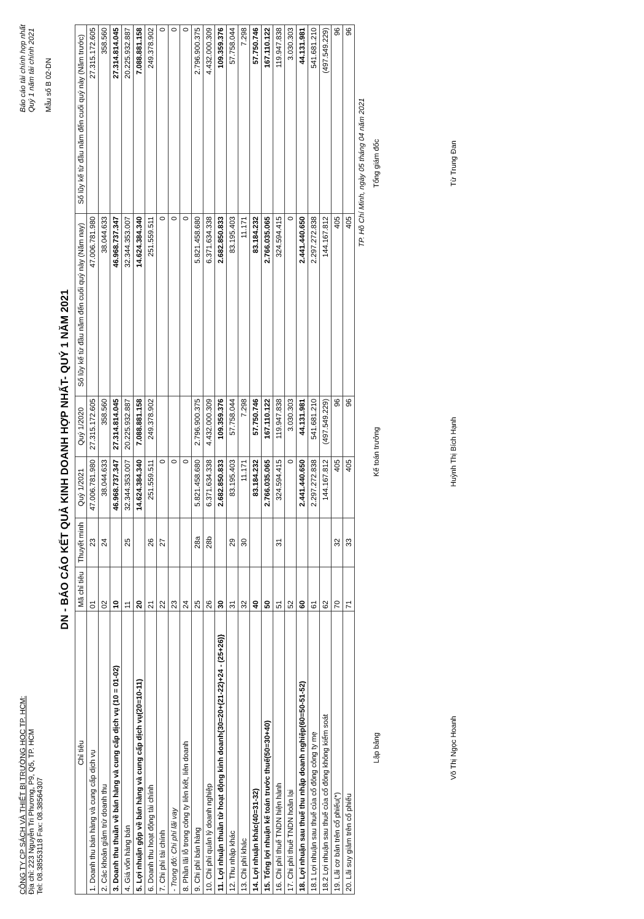CÔNG TY CP SÁCH VÀ THIẾT BỊ TRƯỜNG HỌC TP. HCM:
Địa chỉ: 223 Nguyễn Tri Phương, P9, Q5, TP. HCM
Tel: 08.38553118 Fax: 08.38564307
Báo cáo tài chính hợp nhất
Quý 1 năm tài chính 2021
Mẫu số B 02-DN
DN - BÁO CÁO KẾT QUẢ KINH DOANH HỢP NHẤT- QUÝ 1 NĂM 2021
| Chỉ tiêu | Mã chỉ tiêu | Thuyết minh | Quý 1/2021 | Quý 1/2020 | Số lũy kế từ đầu năm đến cuối quý này (Năm nay) | Số lũy kế từ đầu năm đến cuối quý này (Năm trước) |
| --- | --- | --- | --- | --- | --- | --- |
| 1. Doanh thu bán hàng và cung cấp dịch vụ | 01 | 23 | 47.006.781.980 | 27.315.172.605 | 47.006.781.980 | 27.315.172.605 |
| 2. Các khoản giảm trừ doanh thu | 02 | 24 | 38.044.633 | 358.560 | 38.044.633 | 358.560 |
| 3. Doanh thu thuần về bán hàng và cung cấp dịch vụ (10 = 01-02) | 10 | | 46.968.737.347 | 27.314.814.045 | 46.968.737.347 | 27.314.814.045 |
| 4. Giá vốn hàng bán | 11 | 25 | 32.344.353.007 | 20.225.932.887 | 32.344.353.007 | 20.225.932.887 |
| 5. Lợi nhuận gộp về bán hàng và cung cấp dịch vụ(20=10-11) | 20 | | 14.624.384.340 | 7.088.881.158 | 14.624.384.340 | 7.088.881.158 |
| 6. Doanh thu hoạt động tài chính | 21 | 26 | 251.559.511 | 249.378.902 | 251.559.511 | 249.378.902 |
| 7. Chi phí tài chính | 22 | 27 | 0 | | 0 | 0 |
| - Trong đó: Chi phí lãi vay | 23 | | 0 | | 0 | 0 |
| 8. Phần lãi lỗ trong công ty liên kết, liên doanh | 24 | | 0 | | 0 | 0 |
| 9. Chi phí bán hàng | 25 | 28a | 5.821.458.680 | 2.796.900.375 | 5.821.458.680 | 2.796.900.375 |
| 10. Chi phí quản lý doanh nghiệp | 26 | 28b | 6.371.634.338 | 4.432.000.309 | 6.371.634.338 | 4.432.000.309 |
| 11. Lợi nhuận thuần từ hoạt động kinh doanh{30=20+(21-22)+24 - (25+26)} | 30 | | 2.682.850.833 | 109.359.376 | 2.682.850.833 | 109.359.376 |
| 12. Thu nhập khác | 31 | 29 | 83.195.403 | 57.758.044 | 83.195.403 | 57.758.044 |
| 13. Chi phí khác | 32 | 30 | 11.171 | 7.298 | 11.171 | 7.298 |
| 14. Lợi nhuận khác(40=31-32) | 40 | | 83.184.232 | 57.750.746 | 83.184.232 | 57.750.746 |
| 15. Tổng lợi nhuận kế toán trước thuế(50=30+40) | 50 | | 2.766.035.065 | 167.110.122 | 2.766.035.065 | 167.110.122 |
| 16. Chi phí thuế TNDN hiện hành | 51 | 31 | 324.594.415 | 119.947.838 | 324.594.415 | 119.947.838 |
| 17. Chi phí thuế TNDN hoãn lại | 52 | | 0 | 3.030.303 | 0 | 3.030.303 |
| 18. Lợi nhuận sau thuế thu nhập doanh nghiệp(60=50-51-52) | 60 | | 2.441.440.650 | 44.131.981 | 2.441.440.650 | 44.131.981 |
| 18.1 Lợi nhuận sau thuế của cổ đông công ty mẹ | 61 | | 2.297.272.838 | 541.681.210 | 2.297.272.838 | 541.681.210 |
| 18.2 Lợi nhuận sau thuế của cổ đông không kiểm soát | 62 | | 144.167.812 | (497.549.229) | 144.167.812 | (497.549.229) |
| 19. Lãi cơ bản trên cổ phiếu(*) | 70 | 32 | 405 | 96 | 405 | 96 |
| 20. Lãi suy giảm trên cổ phiếu | 71 | 33 | 405 | 96 | 405 | 96 |
TP. Hồ Chí Minh, ngày 05 tháng 04 năm 2021
Lập bảng
Võ Thị Ngọc Hoanh
Kế toán trưởng
Huỳnh Thị Bích Hạnh
Tổng giám đốc
Từ Trung Đan